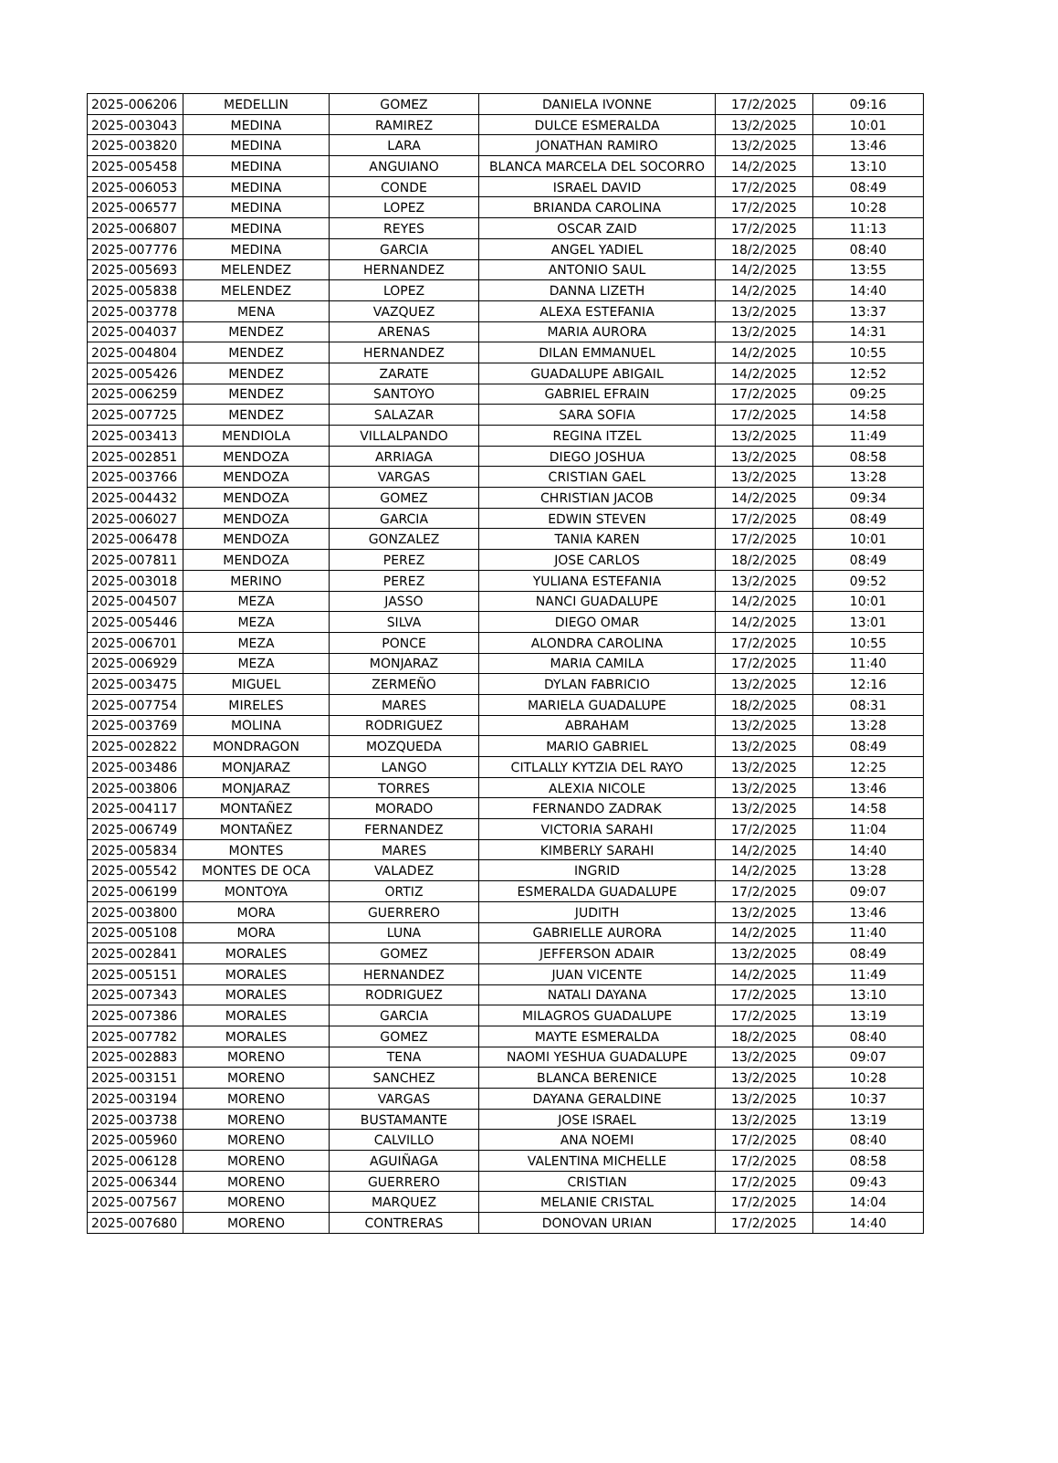| 2025-006206 | MEDELLIN | GOMEZ | DANIELA IVONNE | 17/2/2025 | 09:16 |
| 2025-003043 | MEDINA | RAMIREZ | DULCE ESMERALDA | 13/2/2025 | 10:01 |
| 2025-003820 | MEDINA | LARA | JONATHAN RAMIRO | 13/2/2025 | 13:46 |
| 2025-005458 | MEDINA | ANGUIANO | BLANCA MARCELA DEL SOCORRO | 14/2/2025 | 13:10 |
| 2025-006053 | MEDINA | CONDE | ISRAEL DAVID | 17/2/2025 | 08:49 |
| 2025-006577 | MEDINA | LOPEZ | BRIANDA CAROLINA | 17/2/2025 | 10:28 |
| 2025-006807 | MEDINA | REYES | OSCAR ZAID | 17/2/2025 | 11:13 |
| 2025-007776 | MEDINA | GARCIA | ANGEL YADIEL | 18/2/2025 | 08:40 |
| 2025-005693 | MELENDEZ | HERNANDEZ | ANTONIO SAUL | 14/2/2025 | 13:55 |
| 2025-005838 | MELENDEZ | LOPEZ | DANNA LIZETH | 14/2/2025 | 14:40 |
| 2025-003778 | MENA | VAZQUEZ | ALEXA ESTEFANIA | 13/2/2025 | 13:37 |
| 2025-004037 | MENDEZ | ARENAS | MARIA AURORA | 13/2/2025 | 14:31 |
| 2025-004804 | MENDEZ | HERNANDEZ | DILAN EMMANUEL | 14/2/2025 | 10:55 |
| 2025-005426 | MENDEZ | ZARATE | GUADALUPE ABIGAIL | 14/2/2025 | 12:52 |
| 2025-006259 | MENDEZ | SANTOYO | GABRIEL EFRAIN | 17/2/2025 | 09:25 |
| 2025-007725 | MENDEZ | SALAZAR | SARA SOFIA | 17/2/2025 | 14:58 |
| 2025-003413 | MENDIOLA | VILLALPANDO | REGINA ITZEL | 13/2/2025 | 11:49 |
| 2025-002851 | MENDOZA | ARRIAGA | DIEGO JOSHUA | 13/2/2025 | 08:58 |
| 2025-003766 | MENDOZA | VARGAS | CRISTIAN GAEL | 13/2/2025 | 13:28 |
| 2025-004432 | MENDOZA | GOMEZ | CHRISTIAN JACOB | 14/2/2025 | 09:34 |
| 2025-006027 | MENDOZA | GARCIA | EDWIN STEVEN | 17/2/2025 | 08:49 |
| 2025-006478 | MENDOZA | GONZALEZ | TANIA KAREN | 17/2/2025 | 10:01 |
| 2025-007811 | MENDOZA | PEREZ | JOSE CARLOS | 18/2/2025 | 08:49 |
| 2025-003018 | MERINO | PEREZ | YULIANA ESTEFANIA | 13/2/2025 | 09:52 |
| 2025-004507 | MEZA | JASSO | NANCI GUADALUPE | 14/2/2025 | 10:01 |
| 2025-005446 | MEZA | SILVA | DIEGO OMAR | 14/2/2025 | 13:01 |
| 2025-006701 | MEZA | PONCE | ALONDRA CAROLINA | 17/2/2025 | 10:55 |
| 2025-006929 | MEZA | MONJARAZ | MARIA CAMILA | 17/2/2025 | 11:40 |
| 2025-003475 | MIGUEL | ZERMEÑO | DYLAN FABRICIO | 13/2/2025 | 12:16 |
| 2025-007754 | MIRELES | MARES | MARIELA GUADALUPE | 18/2/2025 | 08:31 |
| 2025-003769 | MOLINA | RODRIGUEZ | ABRAHAM | 13/2/2025 | 13:28 |
| 2025-002822 | MONDRAGON | MOZQUEDA | MARIO GABRIEL | 13/2/2025 | 08:49 |
| 2025-003486 | MONJARAZ | LANGO | CITLALLY KYTZIA DEL RAYO | 13/2/2025 | 12:25 |
| 2025-003806 | MONJARAZ | TORRES | ALEXIA NICOLE | 13/2/2025 | 13:46 |
| 2025-004117 | MONTAÑEZ | MORADO | FERNANDO ZADRAK | 13/2/2025 | 14:58 |
| 2025-006749 | MONTAÑEZ | FERNANDEZ | VICTORIA SARAHI | 17/2/2025 | 11:04 |
| 2025-005834 | MONTES | MARES | KIMBERLY SARAHI | 14/2/2025 | 14:40 |
| 2025-005542 | MONTES DE OCA | VALADEZ | INGRID | 14/2/2025 | 13:28 |
| 2025-006199 | MONTOYA | ORTIZ | ESMERALDA GUADALUPE | 17/2/2025 | 09:07 |
| 2025-003800 | MORA | GUERRERO | JUDITH | 13/2/2025 | 13:46 |
| 2025-005108 | MORA | LUNA | GABRIELLE AURORA | 14/2/2025 | 11:40 |
| 2025-002841 | MORALES | GOMEZ | JEFFERSON ADAIR | 13/2/2025 | 08:49 |
| 2025-005151 | MORALES | HERNANDEZ | JUAN VICENTE | 14/2/2025 | 11:49 |
| 2025-007343 | MORALES | RODRIGUEZ | NATALI DAYANA | 17/2/2025 | 13:10 |
| 2025-007386 | MORALES | GARCIA | MILAGROS GUADALUPE | 17/2/2025 | 13:19 |
| 2025-007782 | MORALES | GOMEZ | MAYTE ESMERALDA | 18/2/2025 | 08:40 |
| 2025-002883 | MORENO | TENA | NAOMI YESHUA GUADALUPE | 13/2/2025 | 09:07 |
| 2025-003151 | MORENO | SANCHEZ | BLANCA BERENICE | 13/2/2025 | 10:28 |
| 2025-003194 | MORENO | VARGAS | DAYANA GERALDINE | 13/2/2025 | 10:37 |
| 2025-003738 | MORENO | BUSTAMANTE | JOSE ISRAEL | 13/2/2025 | 13:19 |
| 2025-005960 | MORENO | CALVILLO | ANA NOEMI | 17/2/2025 | 08:40 |
| 2025-006128 | MORENO | AGUIÑAGA | VALENTINA MICHELLE | 17/2/2025 | 08:58 |
| 2025-006344 | MORENO | GUERRERO | CRISTIAN | 17/2/2025 | 09:43 |
| 2025-007567 | MORENO | MARQUEZ | MELANIE CRISTAL | 17/2/2025 | 14:04 |
| 2025-007680 | MORENO | CONTRERAS | DONOVAN URIAN | 17/2/2025 | 14:40 |